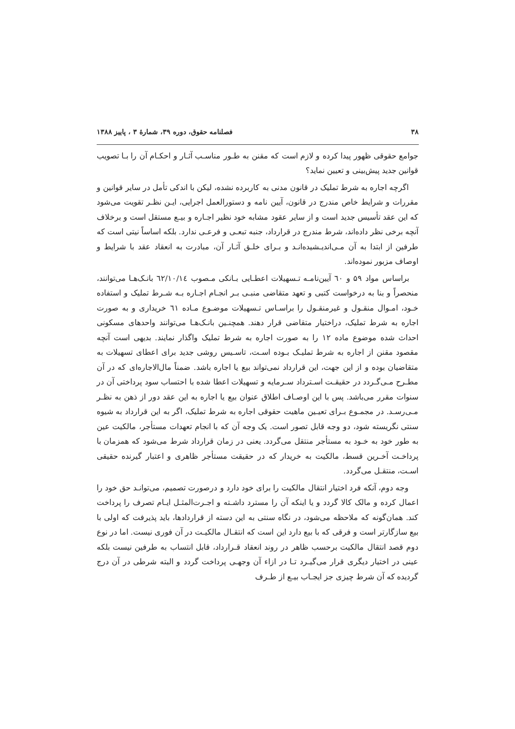۳۸ فصلنامه حقوق، دوره ۳۹، شمارهٔ ۳ ، پاییز ۱۳۸۸
جوامع حقوقی ظهور پیدا کرده و لازم است که مقنن به طـور مناسـب آثـار و احکـام آن را بـا تصویب قوانین جدید پیش‌بینی و تعیین نماید؟
اگرچه اجاره به شرط تملیک در قانون مدنی به کاربرده نشده، لیکن با اندکی تأمل در سایر قوانین و مقررات و شرایط خاص مندرج در قانون، آیین نامه و دستورالعمل اجرایی، ایـن نظـر تقویت می‌شود که این عقد تأسیس جدید است و از سایر عقود مشابه خود نظیر اجـاره و بیـع مستقل است و برخلاف آنچه برخی نظر داده‌اند، شرط مندرج در قرارداد، جنبه تبعـی و فرعـی ندارد. بلکه اساساً نیتی است که طرفین از ابتدا به آن مـی‌اندیـشیده‌انـد و بـرای خلـق آثـار آن، مبادرت به انعقاد عقد با شرایط و اوصاف مزبور نموده‌اند.
براساس مواد ۵۹ و ٦٠ آیین‌نامـه تـسهیلات اعطـایی بـانکی مـصوب ٦٢/١٠/١٤ بانـک‌هـا می‌توانند، منحصراً و بنا به درخواست کتبی و تعهد متقاضی منبـی بـر انجـام اجـاره بـه شـرط تملیک و استفاده خـود، امـوال منقـول و غیرمنقـول را براسـاس تـسهیلات موضـوع مـاده ٦١ خریداری و به صورت اجاره به شرط تملیک، دراختیار متقاضی قرار دهند. همچنـین بانـک‌هـا می‌توانند واحدهای مسکونی احداث شده موضوع ماده ۱۲ را به صورت اجاره به شرط تملیک واگذار نمایند. بدیهی است آنچه مقصود مقنن از اجاره به شرط تملیـک بـوده اسـت، تاسـیس روشی جدید برای اعطای تسهیلات به متقاضیان بوده و از این جهت، این قرارداد نمی‌تواند بیع یا اجاره باشد. ضمناً مال‌الاجاره‌ای که در آن مطـرح مـی‌گـردد در حقیقـت اسـترداد سـرمایه و تسهیلات اعطا شده با احتساب سود پرداختی آن در سنوات مقرر می‌باشد. پس با این اوصـاف اطلاق عنوان بیع یا اجاره به این عقد دور از ذهن به نظـر مـی‌رسـد. در مجمـوع بـرای تعیـین ماهیت حقوقی اجاره به شرط تملیک، اگر به این قرارداد به شیوه سنتی نگریسته شود، دو وجه قابل تصور است. یک وجه آن که با انجام تعهدات مستأجر، مالکیت عین به طور خود به خـود به مستأجر منتقل می‌گردد. یعنی در زمان قرارداد شرط می‌شود که همزمان با پرداخـت آخـرین قسط، مالکیت به خریدار که در حقیقت مستأجر ظاهری و اعتبار گیرنده حقیقی اسـت، منتقـل می‌گردد.
وجه دوم، آنکه فرد اختیار انتقال مالکیت را برای خود دارد و درصورت تصمیم، می‌توانـد حق خود را اعمال کرده و مالک کالا گردد و یا اینکه آن را مسترد داشـته و اجـرت‌المثـل ایـام تصرف را پرداخت کند. همان‌گونه که ملاحظه می‌شود، در نگاه سنتی به این دسته از قراردادها، باید پذیرفت که اولی با بیع سازگارتر است و فرقی که با بیع دارد این است که انتقـال مالکیـت در آن فوری نیست. اما در نوع دوم قصد انتقال مالکیت برحسب ظاهر در روند انعقاد قـرارداد، قابل انتساب به طرفین نیست بلکه عینی در اختیار دیگری قرار می‌گیـرد تـا در ازاء آن وجهـی پرداخت گردد و البته شرطی در آن درج گردیده که آن شرط چیزی جز ایجـاب بیـع از طـرف